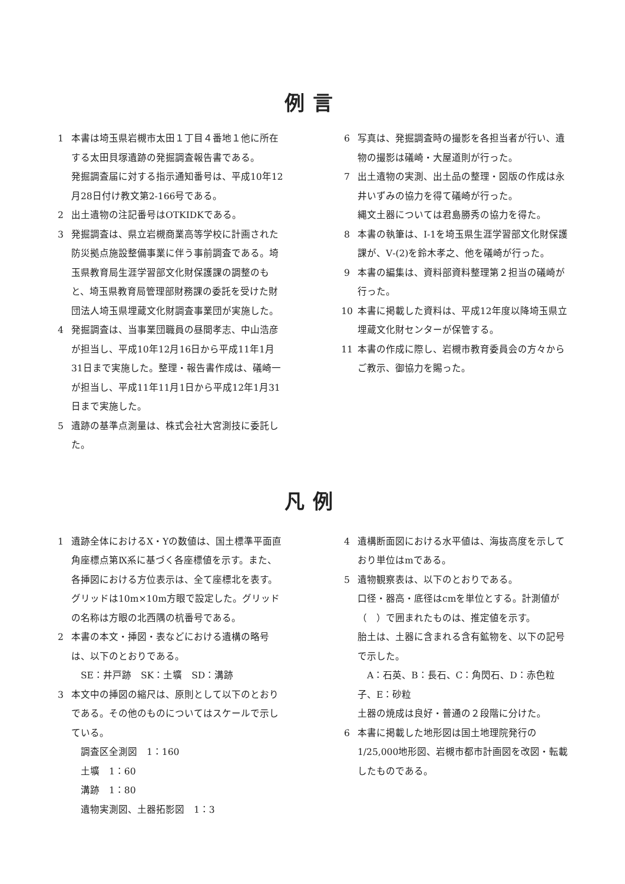例言
1 本書は埼玉県岩槻市太田１丁目４番地１他に所在する太田貝塚遺跡の発掘調査報告書である。
発掘調査届に対する指示通知番号は、平成10年12月28日付け教文第2-166号である。
2 出土遺物の注記番号はOTKIDKである。
3 発掘調査は、県立岩槻商業高等学校に計画された防災拠点施設整備事業に伴う事前調査である。埼玉県教育局生涯学習部文化財保護課の調整のもと、埼玉県教育局管理部財務課の委託を受けた財団法人埼玉県埋蔵文化財調査事業団が実施した。
4 発掘調査は、当事業団職員の昼間孝志、中山浩彦が担当し、平成10年12月16日から平成11年1月31日まで実施した。整理・報告書作成は、礒崎一が担当し、平成11年11月1日から平成12年1月31日まで実施した。
5 遺跡の基準点測量は、株式会社大宮測技に委託した。
6 写真は、発掘調査時の撮影を各担当者が行い、遺物の撮影は礒崎・大屋道則が行った。
7 出土遺物の実測、出土品の整理・図版の作成は永井いずみの協力を得て礒崎が行った。
縄文土器については君島勝秀の協力を得た。
8 本書の執筆は、Ⅰ-1を埼玉県生涯学習部文化財保護課が、Ⅴ-(2)を鈴木孝之、他を礒崎が行った。
9 本書の編集は、資料部資料整理第２担当の礒崎が行った。
10 本書に掲載した資料は、平成12年度以降埼玉県立埋蔵文化財センターが保管する。
11 本書の作成に際し、岩槻市教育委員会の方々からご教示、御協力を賜った。
凡例
1 遺跡全体におけるX・Yの数値は、国土標準平面直角座標点第Ⅸ系に基づく各座標値を示す。また、各挿図における方位表示は、全て座標北を表す。
グリッドは10m×10m方眼で設定した。グリッドの名称は方眼の北西隅の杭番号である。
2 本書の本文・挿図・表などにおける遺構の略号は、以下のとおりである。
SE：井戸跡　SK：土壙　SD：溝跡
3 本文中の挿図の縮尺は、原則として以下のとおりである。その他のものについてはスケールで示している。
調査区全測図　1：160
土壙　1：60
溝跡　1：80
遺物実測図、土器拓影図　1：3
4 遺構断面図における水平値は、海抜高度を示しており単位はmである。
5 遺物観察表は、以下のとおりである。
口径・器高・底径はcmを単位とする。計測値が（　）で囲まれたものは、推定値を示す。
胎土は、土器に含まれる含有鉱物を、以下の記号で示した。
A：石英、B：長石、C：角閃石、D：赤色粒子、E：砂粒
土器の焼成は良好・普通の２段階に分けた。
6 本書に掲載した地形図は国土地理院発行の1/25,000地形図、岩槻市都市計画図を改図・転載したものである。